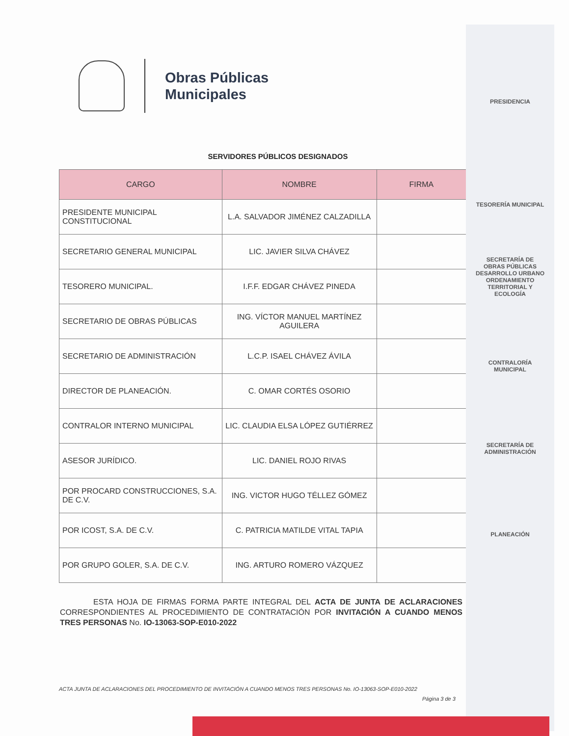Obras Públicas
Municipales
SERVIDORES PÚBLICOS DESIGNADOS
| CARGO | NOMBRE | FIRMA |
| --- | --- | --- |
| PRESIDENTE MUNICIPAL CONSTITUCIONAL | L.A. SALVADOR JIMÉNEZ CALZADILLA | |
| SECRETARIO GENERAL MUNICIPAL | LIC. JAVIER SILVA CHÁVEZ | |
| TESORERO MUNICIPAL. | I.F.F. EDGAR CHÁVEZ PINEDA | |
| SECRETARIO DE OBRAS PÚBLICAS | ING. VÍCTOR MANUEL MARTÍNEZ AGUILERA | |
| SECRETARIO DE ADMINISTRACIÓN | L.C.P. ISAEL CHÁVEZ ÁVILA | |
| DIRECTOR DE PLANEACIÓN. | C. OMAR CORTÉS OSORIO | |
| CONTRALOR INTERNO MUNICIPAL | LIC. CLAUDIA ELSA LÓPEZ GUTIÉRREZ | |
| ASESOR JURÍDICO. | LIC. DANIEL ROJO RIVAS | |
| POR PROCARD CONSTRUCCIONES, S.A. DE C.V. | ING. VICTOR HUGO TÉLLEZ GÓMEZ | |
| POR ICOST, S.A. DE C.V. | C. PATRICIA MATILDE VITAL TAPIA | |
| POR GRUPO GOLER, S.A. DE C.V. | ING. ARTURO ROMERO VÁZQUEZ | |
ESTA HOJA DE FIRMAS FORMA PARTE INTEGRAL DEL ACTA DE JUNTA DE ACLARACIONES CORRESPONDIENTES AL PROCEDIMIENTO DE CONTRATACIÓN POR INVITACIÓN A CUANDO MENOS TRES PERSONAS No. IO-13063-SOP-E010-2022
ACTA JUNTA DE ACLARACIONES DEL PROCEDIMIENTO DE INVITACIÓN A CUANDO MENOS TRES PERSONAS No. IO-13063-SOP-E010-2022
Página 3 de 3
PRESIDENCIA
TESORERÍA MUNICIPAL
SECRETARÍA DE OBRAS PÚBLICAS DESARROLLO URBANO ORDENAMIENTO TERRITORIAL Y ECOLOGÍA
CONTRALORÍA MUNICIPAL
SECRETARÍA DE ADMINISTRACIÓN
PLANEACIÓN